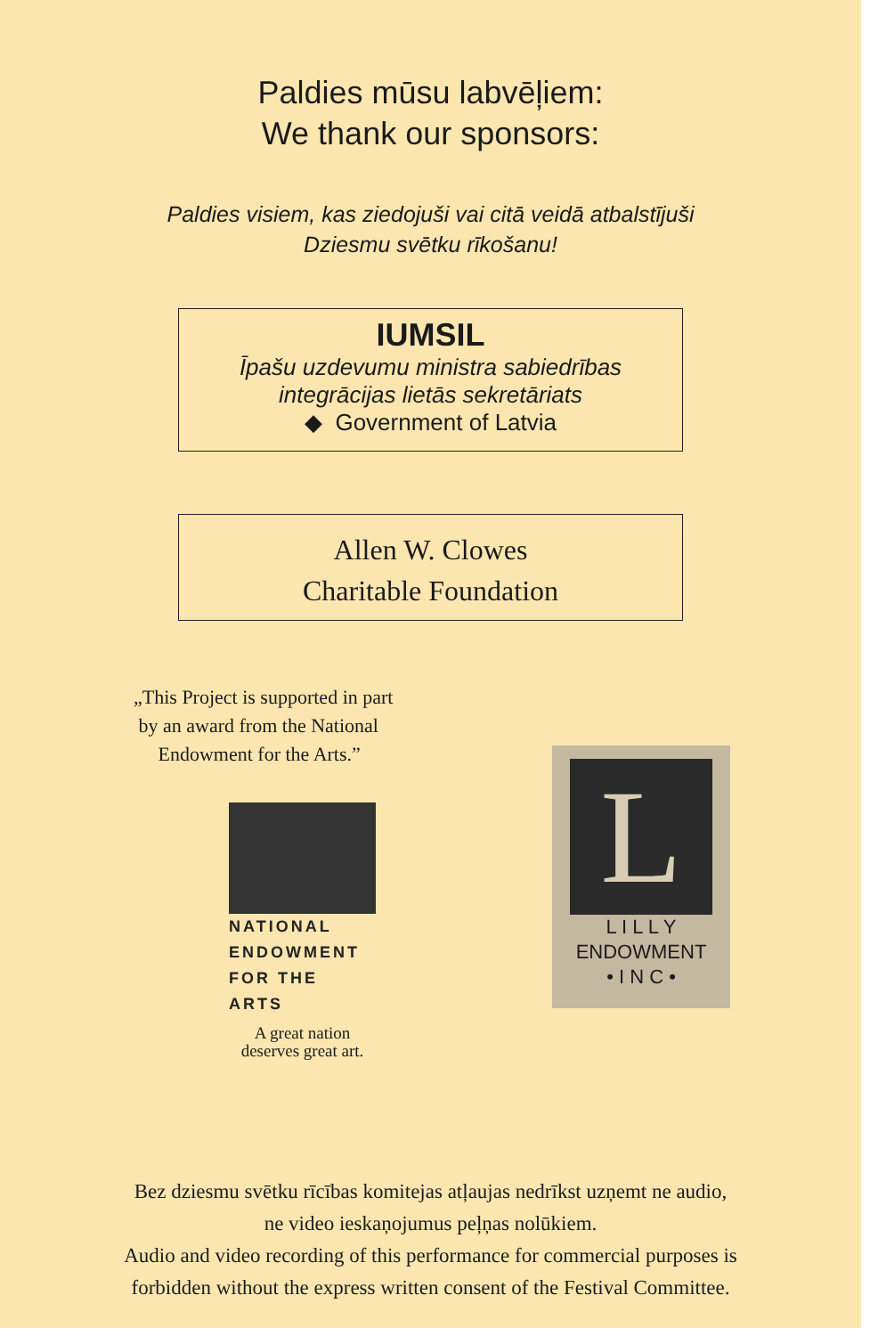Paldies mūsu labvēļiem:
We thank our sponsors:
Paldies visiem, kas ziedojuši vai citā veidā atbalstījuši
Dziesmu svētku rīkošanu!
IUMSIL
Īpašu uzdevumu ministra sabiedrības
integrācijas lietās sekretāriats
◆ Government of Latvia
Allen W. Clowes
Charitable Foundation
„This Project is supported in part
by an award from the National
Endowment for the Arts.”
NATIONAL ENDOWMENT FOR THE ARTS
A great nation deserves great art.
L
L I L L Y
ENDOWMENT
• I N C •
Bez dziesmu svētku rīcības komitejas atļaujas nedrīkst uzņemt ne audio,
ne video ieskaņojumus peļņas nolūkiem.
Audio and video recording of this performance for commercial purposes is
forbidden without the express written consent of the Festival Committee.